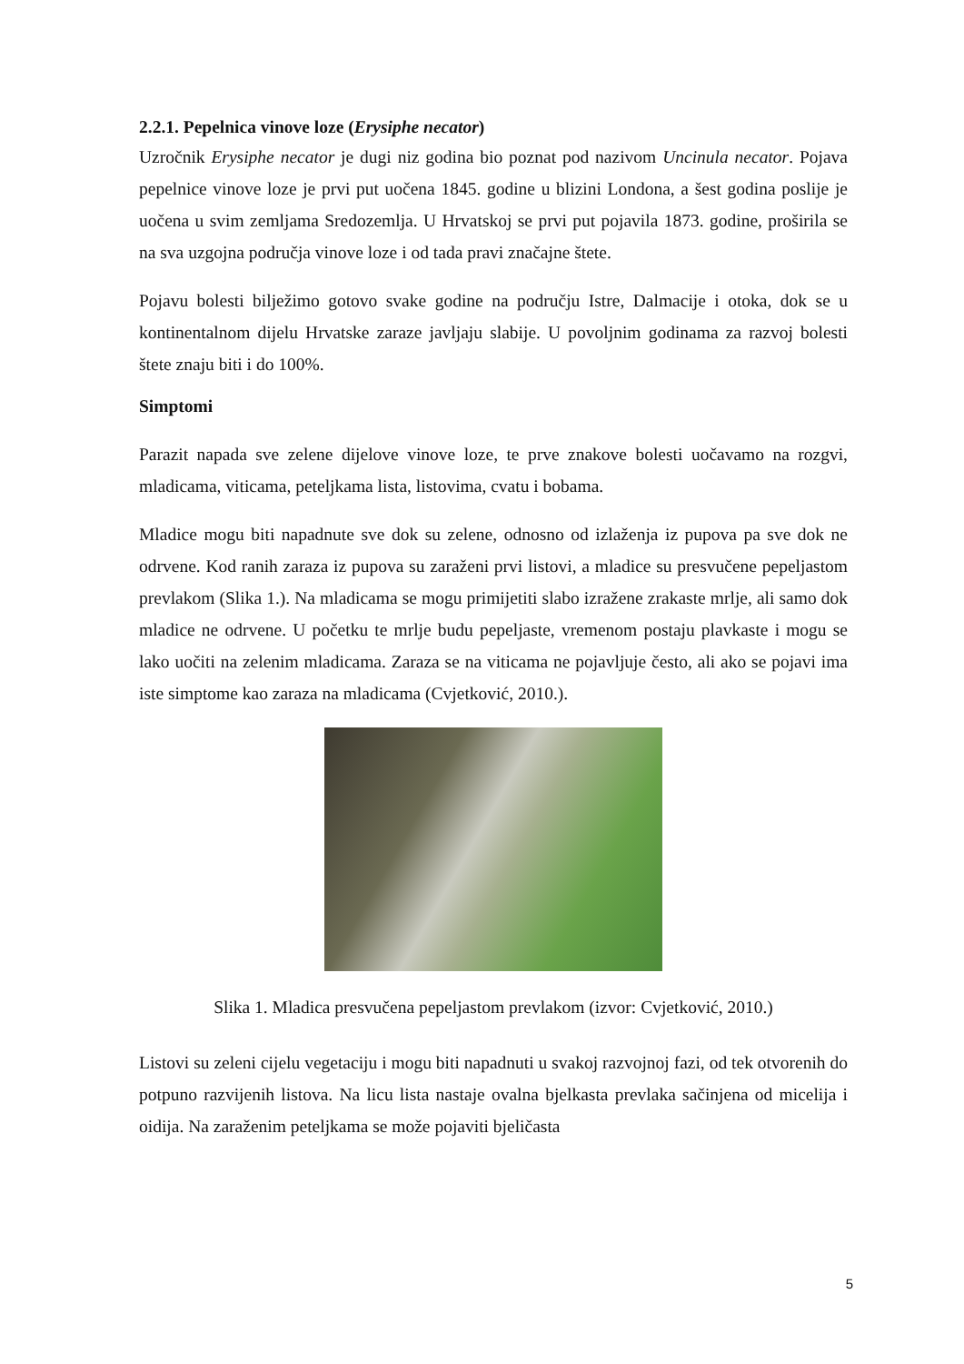2.2.1. Pepelnica vinove loze (Erysiphe necator)
Uzročnik Erysiphe necator je dugi niz godina bio poznat pod nazivom Uncinula necator. Pojava pepelnice vinove loze je prvi put uočena 1845. godine u blizini Londona, a šest godina poslije je uočena u svim zemljama Sredozemlja. U Hrvatskoj se prvi put pojavila 1873. godine, proširila se na sva uzgojna područja vinove loze i od tada pravi značajne štete.
Pojavu bolesti bilježimo gotovo svake godine na području Istre, Dalmacije i otoka, dok se u kontinentalnom dijelu Hrvatske zaraze javljaju slabije. U povoljnim godinama za razvoj bolesti štete znaju biti i do 100%.
Simptomi
Parazit napada sve zelene dijelove vinove loze, te prve znakove bolesti uočavamo na rozgvi, mladicama, viticama, peteljkama lista, listovima, cvatu i bobama.
Mladice mogu biti napadnute sve dok su zelene, odnosno od izlaženja iz pupova pa sve dok ne odrvene. Kod ranih zaraza iz pupova su zaraženi prvi listovi, a mladice su presvučene pepeljastom prevlakom (Slika 1.). Na mladicama se mogu primijetiti slabo izražene zrakaste mrlje, ali samo dok mladice ne odrvene. U početku te mrlje budu pepeljaste, vremenom postaju plavkaste i mogu se lako uočiti na zelenim mladicama. Zaraza se na viticama ne pojavljuje često, ali ako se pojavi ima iste simptome kao zaraza na mladicama (Cvjetković, 2010.).
Slika 1. Mladica presvučena pepeljastom prevlakom (izvor: Cvjetković, 2010.)
Listovi su zeleni cijelu vegetaciju i mogu biti napadnuti u svakoj razvojnoj fazi, od tek otvorenih do potpuno razvijenih listova. Na licu lista nastaje ovalna bjelkasta prevlaka sačinjena od micelija i oidija. Na zaraženim peteljkama se može pojaviti bjeličasta
5